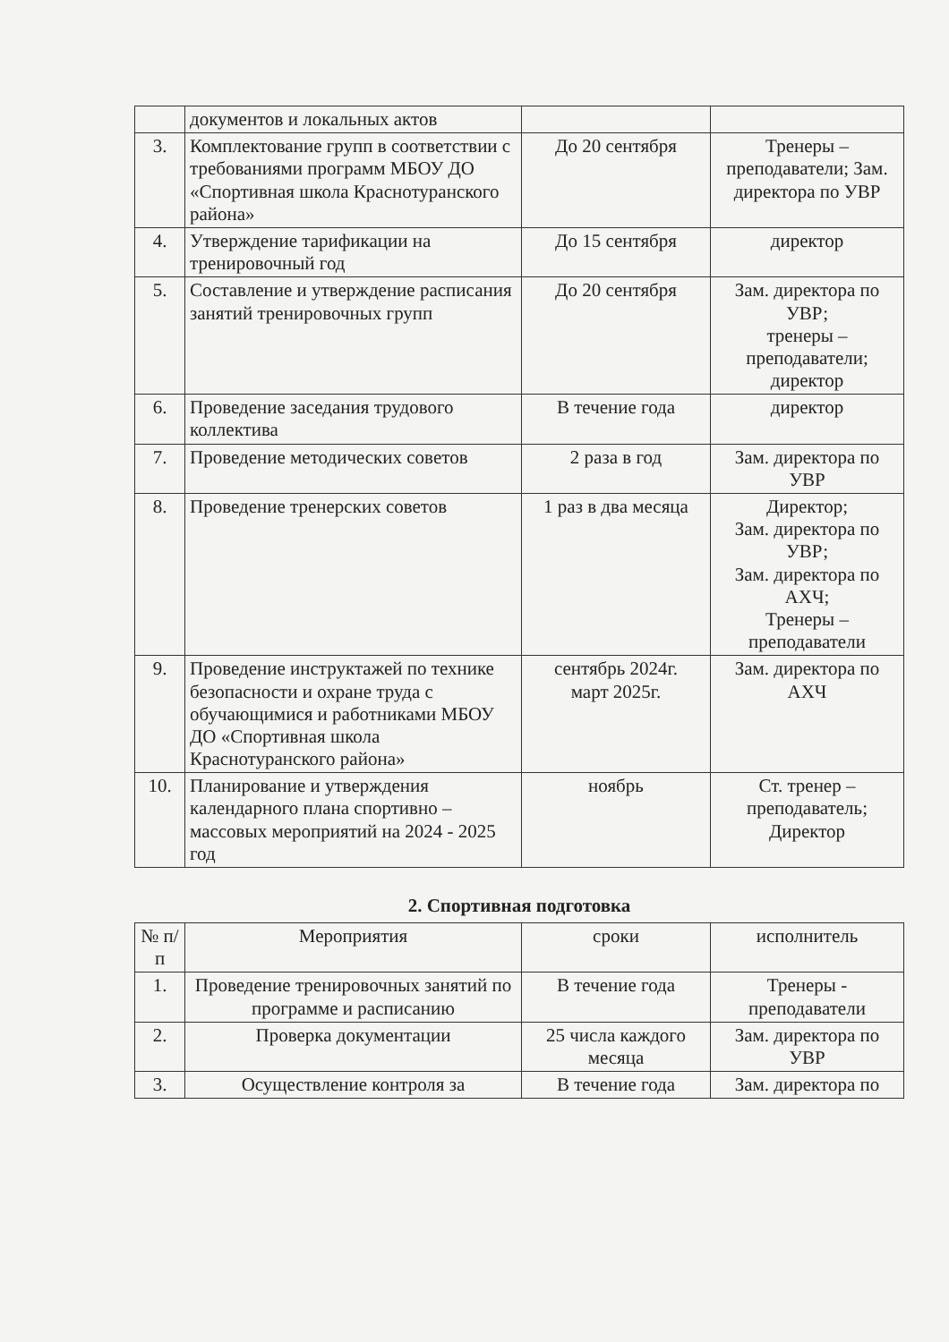| | документов и локальных актов | | |
| 3. | Комплектование групп в соответствии с требованиями программ МБОУ ДО «Спортивная школа Краснотуранского района» | До 20 сентября | Тренеры – преподаватели; Зам. директора по УВР |
| 4. | Утверждение тарификации на тренировочный год | До 15 сентября | директор |
| 5. | Составление и утверждение расписания занятий тренировочных групп | До 20 сентября | Зам. директора по УВР; тренеры – преподаватели; директор |
| 6. | Проведение заседания трудового коллектива | В течение года | директор |
| 7. | Проведение методических советов | 2 раза в год | Зам. директора по УВР |
| 8. | Проведение тренерских советов | 1 раз в два месяца | Директор; Зам. директора по УВР; Зам. директора по АХЧ; Тренеры – преподаватели |
| 9. | Проведение инструктажей по технике безопасности и охране труда с обучающимися и работниками МБОУ ДО «Спортивная школа Краснотуранского района» | сентябрь 2024г. март 2025г. | Зам. директора по АХЧ |
| 10. | Планирование и утверждения календарного плана спортивно – массовых мероприятий на 2024 - 2025 год | ноябрь | Ст. тренер – преподаватель; Директор |
2. Спортивная подготовка
| № п/п | Мероприятия | сроки | исполнитель |
| --- | --- | --- | --- |
| 1. | Проведение тренировочных занятий по программе и расписанию | В течение года | Тренеры - преподаватели |
| 2. | Проверка документации | 25 числа каждого месяца | Зам. директора по УВР |
| 3. | Осуществление контроля за | В течение года | Зам. директора по |